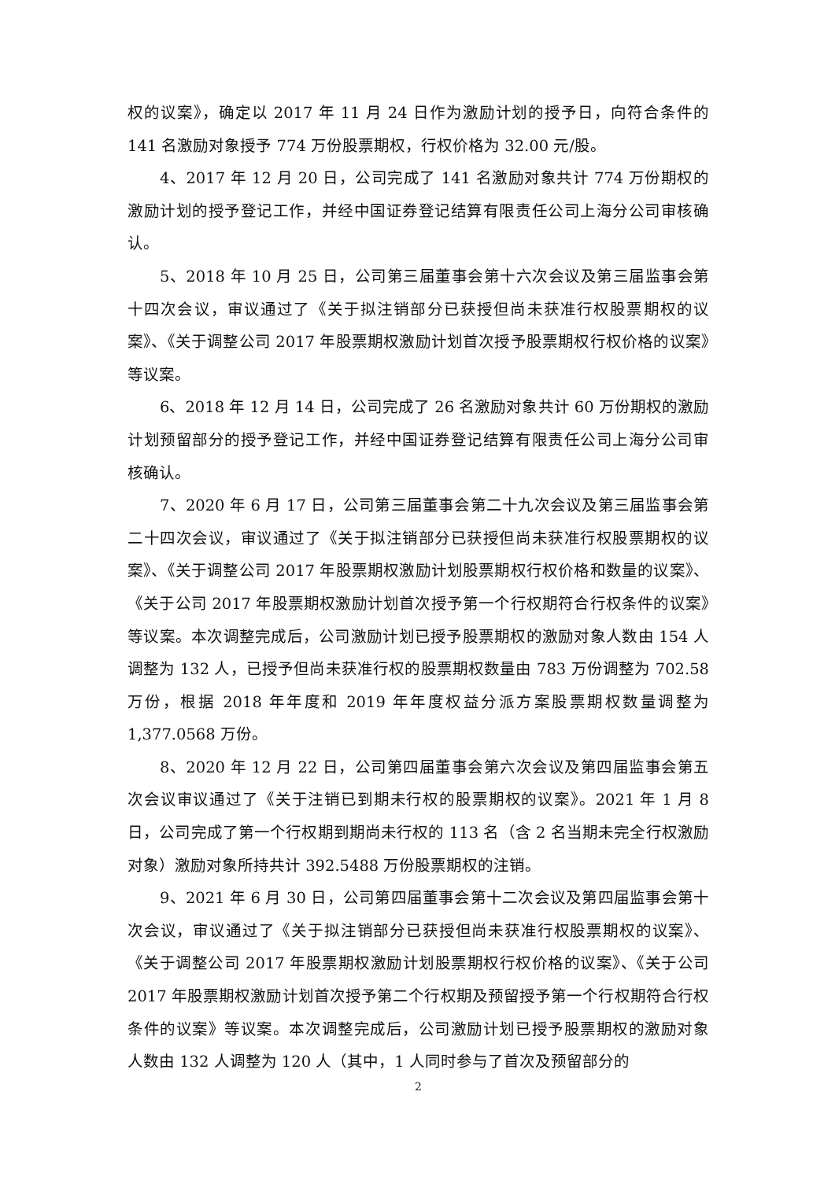权的议案》，确定以 2017 年 11 月 24 日作为激励计划的授予日，向符合条件的141 名激励对象授予 774 万份股票期权，行权价格为 32.00 元/股。
4、2017 年 12 月 20 日，公司完成了 141 名激励对象共计 774 万份期权的激励计划的授予登记工作，并经中国证券登记结算有限责任公司上海分公司审核确认。
5、2018 年 10 月 25 日，公司第三届董事会第十六次会议及第三届监事会第十四次会议，审议通过了《关于拟注销部分已获授但尚未获准行权股票期权的议案》、《关于调整公司 2017 年股票期权激励计划首次授予股票期权行权价格的议案》等议案。
6、2018 年 12 月 14 日，公司完成了 26 名激励对象共计 60 万份期权的激励计划预留部分的授予登记工作，并经中国证券登记结算有限责任公司上海分公司审核确认。
7、2020 年 6 月 17 日，公司第三届董事会第二十九次会议及第三届监事会第二十四次会议，审议通过了《关于拟注销部分已获授但尚未获准行权股票期权的议案》、《关于调整公司 2017 年股票期权激励计划股票期权行权价格和数量的议案》、《关于公司 2017 年股票期权激励计划首次授予第一个行权期符合行权条件的议案》等议案。本次调整完成后，公司激励计划已授予股票期权的激励对象人数由 154 人调整为 132 人，已授予但尚未获准行权的股票期权数量由 783 万份调整为 702.58 万份，根据 2018 年年度和 2019 年年度权益分派方案股票期权数量调整为 1,377.0568 万份。
8、2020 年 12 月 22 日，公司第四届董事会第六次会议及第四届监事会第五次会议审议通过了《关于注销已到期未行权的股票期权的议案》。2021 年 1 月 8 日，公司完成了第一个行权期到期尚未行权的 113 名（含 2 名当期未完全行权激励对象）激励对象所持共计 392.5488 万份股票期权的注销。
9、2021 年 6 月 30 日，公司第四届董事会第十二次会议及第四届监事会第十次会议，审议通过了《关于拟注销部分已获授但尚未获准行权股票期权的议案》、《关于调整公司 2017 年股票期权激励计划股票期权行权价格的议案》、《关于公司 2017 年股票期权激励计划首次授予第二个行权期及预留授予第一个行权期符合行权条件的议案》等议案。本次调整完成后，公司激励计划已授予股票期权的激励对象人数由 132 人调整为 120 人（其中，1 人同时参与了首次及预留部分的
2